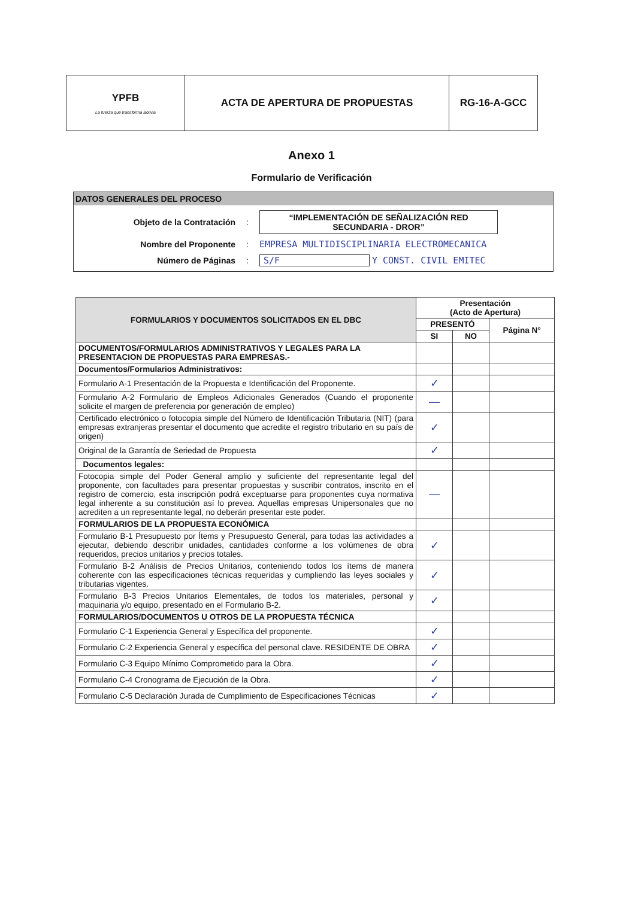| YPFB La fuerza que transforma Bolivia | ACTA DE APERTURA DE PROPUESTAS | RG-16-A-GCC |
Anexo 1
Formulario de Verificación
DATOS GENERALES DEL PROCESO
Objeto de la Contratación: “IMPLEMENTACIÓN DE SEÑALIZACIÓN RED SECUNDARIA - DROR”
Nombre del Proponente: EMPRESA MULTIDISCIPLINARIA ELECTROMECANICA
Número de Páginas: S/F Y CONST. CIVIL EMITEC
| FORMULARIOS Y DOCUMENTOS SOLICITADOS EN EL DBC | Presentación (Acto de Apertura) | | |
| --- | --- | --- | --- |
| | PRESENTÓ | | Página N° |
| | SI | NO | |
| DOCUMENTOS/FORMULARIOS ADMINISTRATIVOS Y LEGALES PARA LA PRESENTACION DE PROPUESTAS PARA EMPRESAS.- | | | |
| Documentos/Formularios Administrativos: | | | |
| Formulario A-1 Presentación de la Propuesta e Identificación del Proponente. | ✓ | | |
| Formulario A-2 Formulario de Empleos Adicionales Generados (Cuando el proponente solicite el margen de preferencia por generación de empleo) | — | | |
| Certificado electrónico o fotocopia simple del Número de Identificación Tributaria (NIT) (para empresas extranjeras presentar el documento que acredite el registro tributario en su país de origen) | ✓ | | |
| Original de la Garantía de Seriedad de Propuesta | ✓ | | |
| Documentos legales: | | | |
| Fotocopia simple del Poder General amplio y suficiente del representante legal del proponente, con facultades para presentar propuestas y suscribir contratos, inscrito en el registro de comercio, esta inscripción podrá exceptuarse para proponentes cuya normativa legal inherente a su constitución así lo prevea. Aquellas empresas Unipersonales que no acrediten a un representante legal, no deberán presentar este poder. | — | | |
| FORMULARIOS DE LA PROPUESTA ECONÓMICA | | | |
| Formulario B-1 Presupuesto por Ítems y Presupuesto General, para todas las actividades a ejecutar, debiendo describir unidades, cantidades conforme a los volúmenes de obra requeridos, precios unitarios y precios totales. | ✓ | | |
| Formulario B-2 Análisis de Precios Unitarios, conteniendo todos los ítems de manera coherente con las especificaciones técnicas requeridas y cumpliendo las leyes sociales y tributarias vigentes. | ✓ | | |
| Formulario B-3 Precios Unitarios Elementales, de todos los materiales, personal y maquinaria y/o equipo, presentado en el Formulario B-2. | ✓ | | |
| FORMULARIOS/DOCUMENTOS U OTROS DE LA PROPUESTA TÉCNICA | | | |
| Formulario C-1 Experiencia General y Específica del proponente. | ✓ | | |
| Formulario C-2 Experiencia General y específica del personal clave. RESIDENTE DE OBRA | ✓ | | |
| Formulario C-3 Equipo Mínimo Comprometido para la Obra. | ✓ | | |
| Formulario C-4 Cronograma de Ejecución de la Obra. | ✓ | | |
| Formulario C-5 Declaración Jurada de Cumplimiento de Especificaciones Técnicas | ✓ | | |